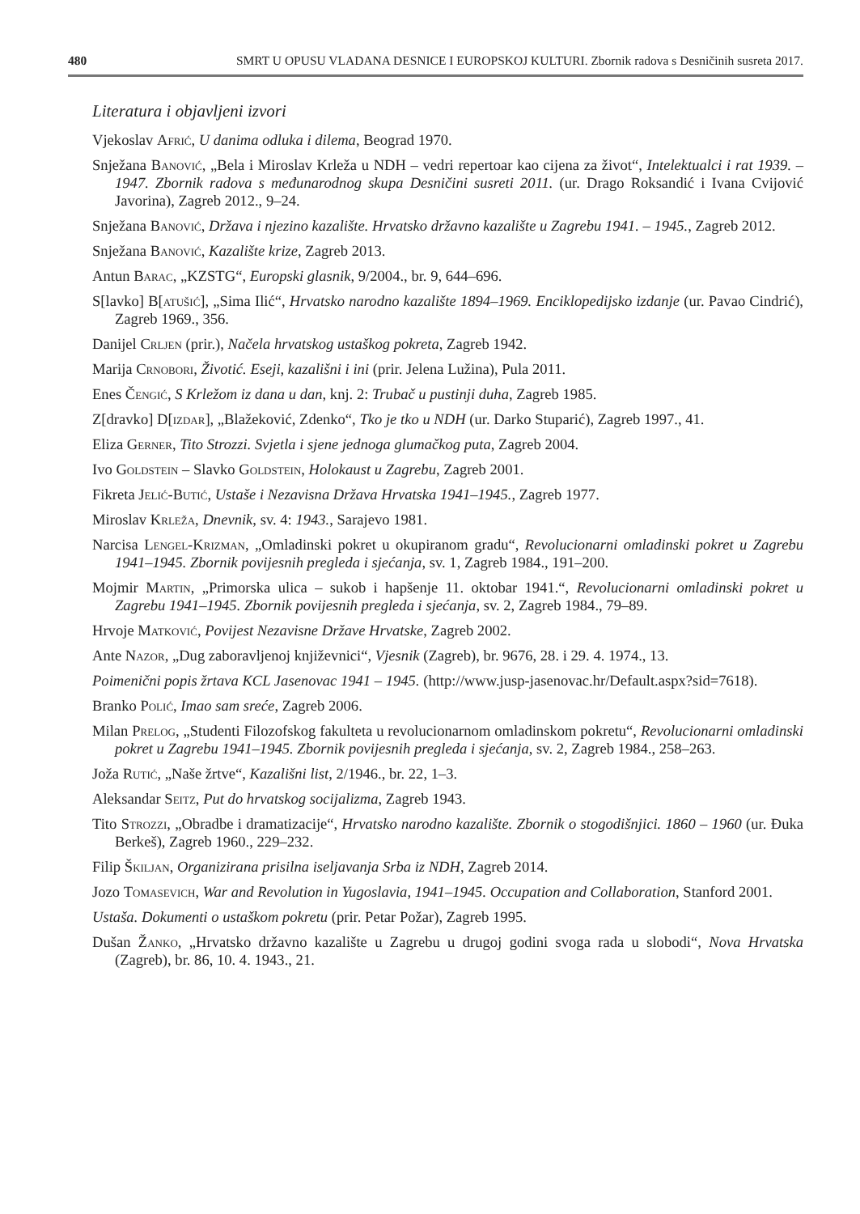480 SMRT U OPUSU VLADANA DESNICE I EUROPSKOJ KULTURI. Zbornik radova s Desničinih susreta 2017.
Literatura i objavljeni izvori
Vjekoslav Afrić, U danima odluka i dilema, Beograd 1970.
Snježana Banović, „Bela i Miroslav Krleža u NDH – vedri repertoar kao cijena za život“, Intelektualci i rat 1939. – 1947. Zbornik radova s međunarodnog skupa Desničini susreti 2011. (ur. Drago Roksandić i Ivana Cvijović Javorina), Zagreb 2012., 9–24.
Snježana Banović, Država i njezino kazalište. Hrvatsko državno kazalište u Zagrebu 1941. – 1945., Zagreb 2012.
Snježana Banović, Kazalište krize, Zagreb 2013.
Antun Barac, „KZSTG“, Europski glasnik, 9/2004., br. 9, 644–696.
S[lavko] B[atušić], „Sima Ilić“, Hrvatsko narodno kazalište 1894–1969. Enciklopedijsko izdanje (ur. Pavao Cindrić), Zagreb 1969., 356.
Danijel Crljen (prir.), Načela hrvatskog ustaškog pokreta, Zagreb 1942.
Marija Crnobori, Životić. Eseji, kazališni i ini (prir. Jelena Lužina), Pula 2011.
Enes Čengić, S Krležom iz dana u dan, knj. 2: Trubač u pustinji duha, Zagreb 1985.
Z[dravko] D[izdar], „Blažeković, Zdenko“, Tko je tko u NDH (ur. Darko Stuparić), Zagreb 1997., 41.
Eliza Gerner, Tito Strozzi. Svjetla i sjene jednoga glumačkog puta, Zagreb 2004.
Ivo Goldstein – Slavko Goldstein, Holokaust u Zagrebu, Zagreb 2001.
Fikreta Jelić-Butić, Ustaše i Nezavisna Država Hrvatska 1941–1945., Zagreb 1977.
Miroslav Krleža, Dnevnik, sv. 4: 1943., Sarajevo 1981.
Narcisa Lengel-Krizman, „Omladinski pokret u okupiranom gradu“, Revolucionarni omladinski pokret u Zagrebu 1941–1945. Zbornik povijesnih pregleda i sjećanja, sv. 1, Zagreb 1984., 191–200.
Mojmir Martin, „Primorska ulica – sukob i hapšenje 11. oktobar 1941.“, Revolucionarni omladinski pokret u Zagrebu 1941–1945. Zbornik povijesnih pregleda i sjećanja, sv. 2, Zagreb 1984., 79–89.
Hrvoje Matković, Povijest Nezavisne Države Hrvatske, Zagreb 2002.
Ante Nazor, „Dug zaboravljenoj književnici“, Vjesnik (Zagreb), br. 9676, 28. i 29. 4. 1974., 13.
Poimenični popis žrtava KCL Jasenovac 1941 – 1945. (http://www.jusp-jasenovac.hr/Default.aspx?sid=7618).
Branko Polić, Imao sam sreće, Zagreb 2006.
Milan Prelog, „Studenti Filozofskog fakulteta u revolucionarnom omladinskom pokretu“, Revolucionarni omladinski pokret u Zagrebu 1941–1945. Zbornik povijesnih pregleda i sjećanja, sv. 2, Zagreb 1984., 258–263.
Joža Rutić, „Naše žrtve“, Kazališni list, 2/1946., br. 22, 1–3.
Aleksandar Seitz, Put do hrvatskog socijalizma, Zagreb 1943.
Tito Strozzi, „Obradbe i dramatizacije“, Hrvatsko narodno kazalište. Zbornik o stogodišnjici. 1860 – 1960 (ur. Đuka Berkeš), Zagreb 1960., 229–232.
Filip Škiljan, Organizirana prisilna iseljavanja Srba iz NDH, Zagreb 2014.
Jozo Tomasevich, War and Revolution in Yugoslavia, 1941–1945. Occupation and Collaboration, Stanford 2001.
Ustaša. Dokumenti o ustaškom pokretu (prir. Petar Požar), Zagreb 1995.
Dušan Žanko, „Hrvatsko državno kazalište u Zagrebu u drugoj godini svoga rada u slobodi“, Nova Hrvatska (Zagreb), br. 86, 10. 4. 1943., 21.